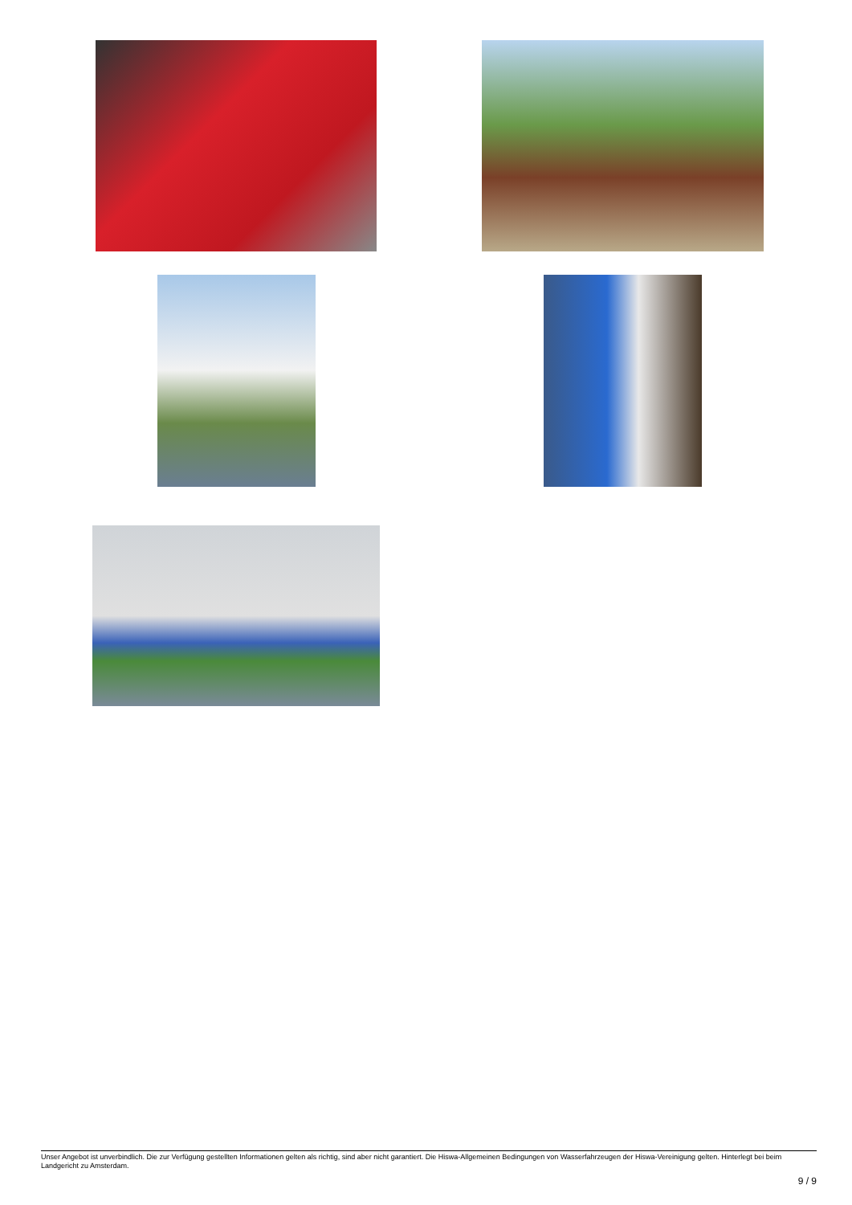Unser Angebot ist unverbindlich. Die zur Verfügung gestellten Informationen gelten als richtig, sind aber nicht garantiert. Die Hiswa-Allgemeinen Bedingungen von Wasserfahrzeugen der Hiswa-Vereinigung gelten. Hinterlegt bei beim Landgericht zu Amsterdam.
9 / 9